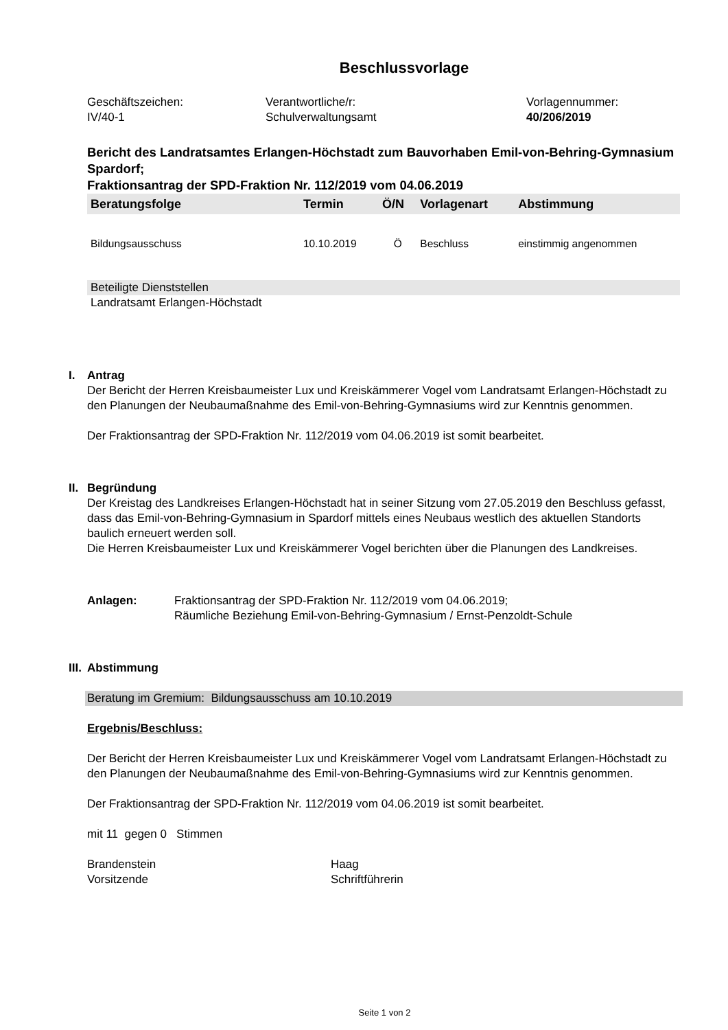Beschlussvorlage
Geschäftszeichen:
IV/40-1
Verantwortliche/r:
Schulverwaltungsamt
Vorlagennummer:
40/206/2019
Bericht des Landratsamtes Erlangen-Höchstadt zum Bauvorhaben Emil-von-Behring-Gymnasium Spardorf;
Fraktionsantrag der SPD-Fraktion Nr. 112/2019 vom 04.06.2019
| Beratungsfolge | Termin | Ö/N | Vorlagenart | Abstimmung |
| --- | --- | --- | --- | --- |
| Bildungsausschuss | 10.10.2019 | Ö | Beschluss | einstimmig angenommen |
Beteiligte Dienststellen
Landratsamt Erlangen-Höchstadt
I. Antrag
Der Bericht der Herren Kreisbaumeister Lux und Kreiskämmerer Vogel vom Landratsamt Erlangen-Höchstadt zu den Planungen der Neubaumaßnahme des Emil-von-Behring-Gymnasiums wird zur Kenntnis genommen.
Der Fraktionsantrag der SPD-Fraktion Nr. 112/2019 vom 04.06.2019 ist somit bearbeitet.
II. Begründung
Der Kreistag des Landkreises Erlangen-Höchstadt hat in seiner Sitzung vom 27.05.2019 den Beschluss gefasst, dass das Emil-von-Behring-Gymnasium in Spardorf mittels eines Neubaus westlich des aktuellen Standorts baulich erneuert werden soll.
Die Herren Kreisbaumeister Lux und Kreiskämmerer Vogel berichten über die Planungen des Landkreises.
Anlagen: Fraktionsantrag der SPD-Fraktion Nr. 112/2019 vom 04.06.2019;
Räumliche Beziehung Emil-von-Behring-Gymnasium / Ernst-Penzoldt-Schule
III. Abstimmung
Beratung im Gremium: Bildungsausschuss am 10.10.2019
Ergebnis/Beschluss:
Der Bericht der Herren Kreisbaumeister Lux und Kreiskämmerer Vogel vom Landratsamt Erlangen-Höchstadt zu den Planungen der Neubaumaßnahme des Emil-von-Behring-Gymnasiums wird zur Kenntnis genommen.
Der Fraktionsantrag der SPD-Fraktion Nr. 112/2019 vom 04.06.2019 ist somit bearbeitet.
mit 11 gegen 0 Stimmen
Brandenstein
Vorsitzende
Haag
Schriftführerin
Seite 1 von 2